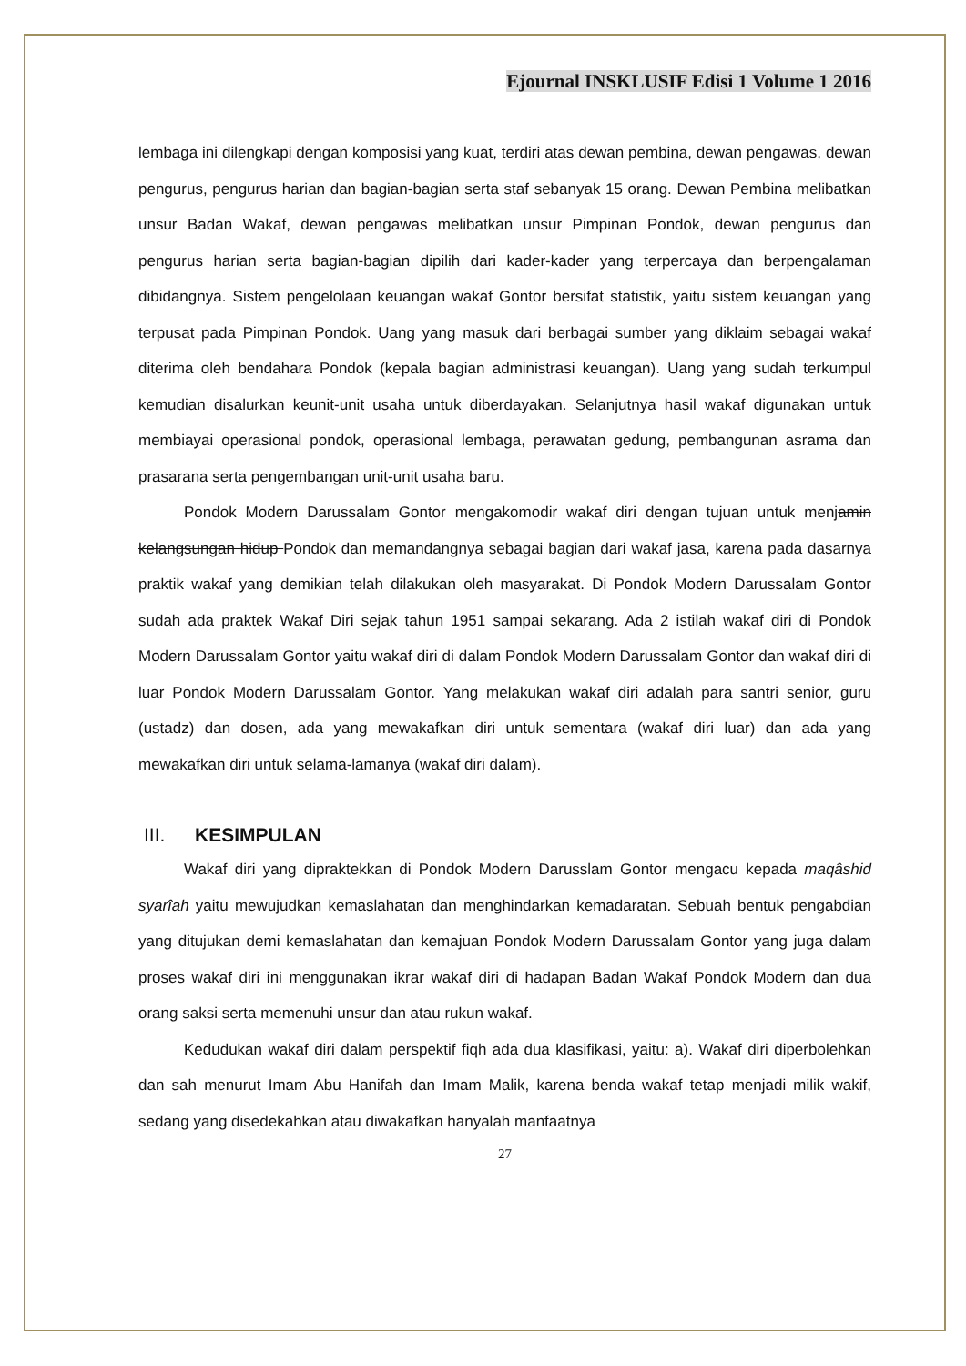Ejournal INSKLUSIF Edisi 1 Volume 1 2016
lembaga ini dilengkapi dengan komposisi yang kuat, terdiri atas dewan pembina, dewan pengawas, dewan pengurus, pengurus harian dan bagian-bagian serta staf sebanyak 15 orang. Dewan Pembina melibatkan unsur Badan Wakaf, dewan pengawas melibatkan unsur Pimpinan Pondok, dewan pengurus dan pengurus harian serta bagian-bagian dipilih dari kader-kader yang terpercaya dan berpengalaman dibidangnya. Sistem pengelolaan keuangan wakaf Gontor bersifat statistik, yaitu sistem keuangan yang terpusat pada Pimpinan Pondok. Uang yang masuk dari berbagai sumber yang diklaim sebagai wakaf diterima oleh bendahara Pondok (kepala bagian administrasi keuangan). Uang yang sudah terkumpul kemudian disalurkan keunit-unit usaha untuk diberdayakan. Selanjutnya hasil wakaf digunakan untuk membiayai operasional pondok, operasional lembaga, perawatan gedung, pembangunan asrama dan prasarana serta pengembangan unit-unit usaha baru.
Pondok Modern Darussalam Gontor mengakomodir wakaf diri dengan tujuan untuk menjamin kelangsungan hidup Pondok dan memandangnya sebagai bagian dari wakaf jasa, karena pada dasarnya praktik wakaf yang demikian telah dilakukan oleh masyarakat. Di Pondok Modern Darussalam Gontor sudah ada praktek Wakaf Diri sejak tahun 1951 sampai sekarang. Ada 2 istilah wakaf diri di Pondok Modern Darussalam Gontor yaitu wakaf diri di dalam Pondok Modern Darussalam Gontor dan wakaf diri di luar Pondok Modern Darussalam Gontor. Yang melakukan wakaf diri adalah para santri senior, guru (ustadz) dan dosen, ada yang mewakafkan diri untuk sementara (wakaf diri luar) dan ada yang mewakafkan diri untuk selama-lamanya (wakaf diri dalam).
III. KESIMPULAN
Wakaf diri yang dipraktekkan di Pondok Modern Darusslam Gontor mengacu kepada maqâshid syarîah yaitu mewujudkan kemaslahatan dan menghindarkan kemadaratan. Sebuah bentuk pengabdian yang ditujukan demi kemaslahatan dan kemajuan Pondok Modern Darussalam Gontor yang juga dalam proses wakaf diri ini menggunakan ikrar wakaf diri di hadapan Badan Wakaf Pondok Modern dan dua orang saksi serta memenuhi unsur dan atau rukun wakaf.
Kedudukan wakaf diri dalam perspektif fiqh ada dua klasifikasi, yaitu: a). Wakaf diri diperbolehkan dan sah menurut Imam Abu Hanifah dan Imam Malik, karena benda wakaf tetap menjadi milik wakif, sedang yang disedekahkan atau diwakafkan hanyalah manfaatnya
27